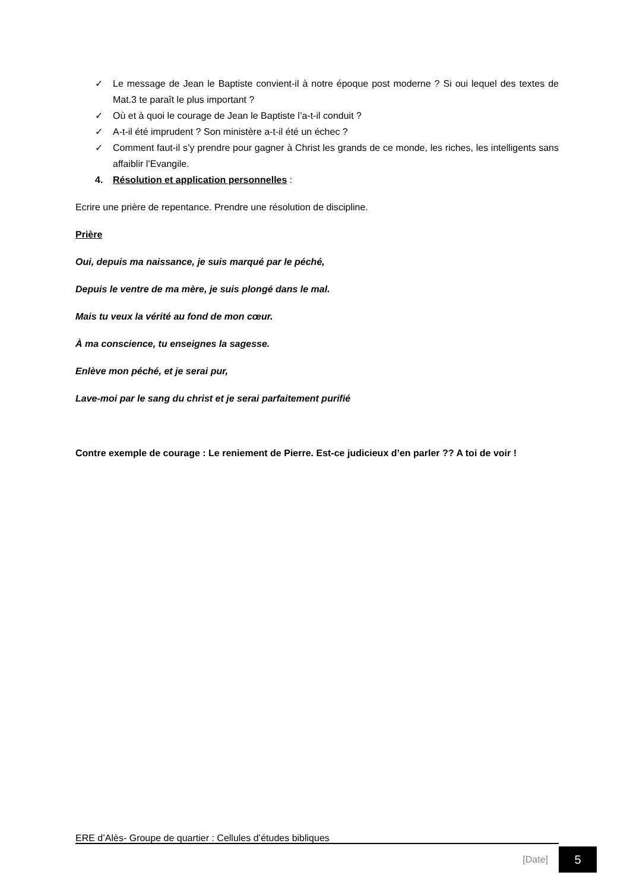✓ Le message de Jean le Baptiste convient-il à notre époque post moderne ? Si oui lequel des textes de Mat.3 te paraît le plus important ?
✓ Où et à quoi le courage de Jean le Baptiste l’a-t-il conduit ?
✓ A-t-il été imprudent ? Son ministère a-t-il été un échec ?
✓ Comment faut-il s’y prendre pour gagner à Christ les grands de ce monde, les riches, les intelligents sans affaiblir l’Evangile.
4. Résolution et application personnelles :
Ecrire une prière de repentance. Prendre une résolution de discipline.
Prière
Oui, depuis ma naissance, je suis marqué par le péché,
Depuis le ventre de ma mère, je suis plongé dans le mal.
Mais tu veux la vérité au fond de mon cœur.
À ma conscience, tu enseignes la sagesse.
Enlève mon péché, et je serai pur,
Lave-moi par le sang du christ et je serai parfaitement purifié
Contre exemple de courage : Le reniement de Pierre. Est-ce judicieux d’en parler ?? A toi de voir !
ERE d’Alès- Groupe de quartier : Cellules d’études bibliques
[Date] 5